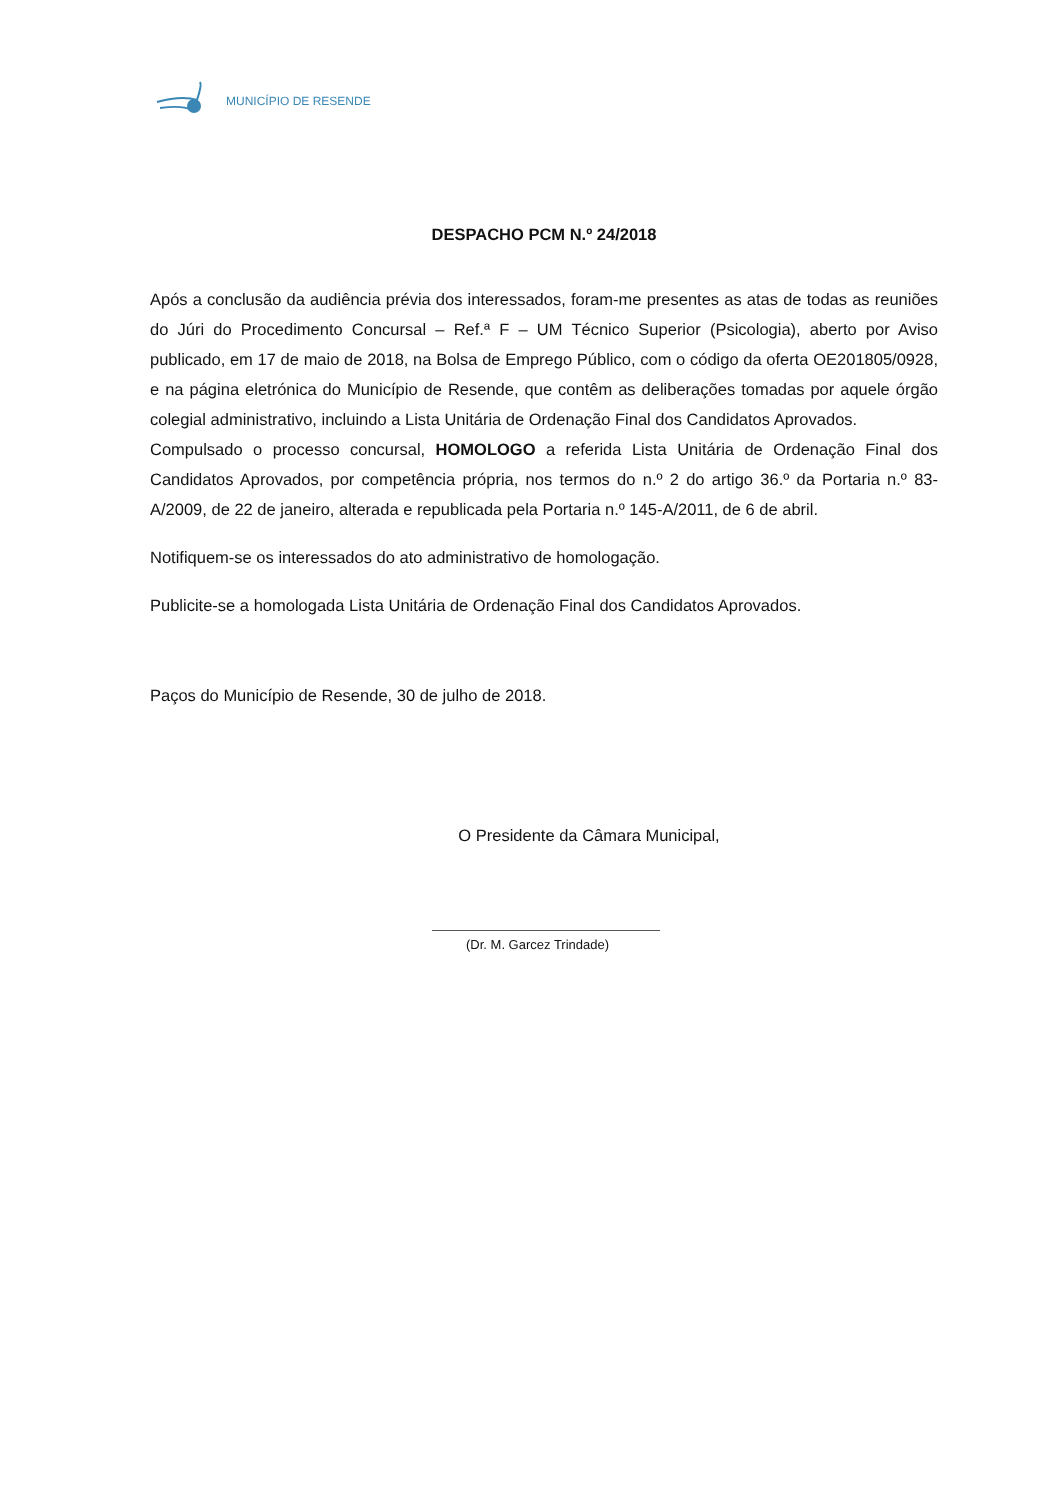MUNICÍPIO DE RESENDE
DESPACHO PCM N.º 24/2018
Após a conclusão da audiência prévia dos interessados, foram-me presentes as atas de todas as reuniões do Júri do Procedimento Concursal – Ref.ª F – UM Técnico Superior (Psicologia), aberto por Aviso publicado, em 17 de maio de 2018, na Bolsa de Emprego Público, com o código da oferta OE201805/0928, e na página eletrónica do Município de Resende, que contêm as deliberações tomadas por aquele órgão colegial administrativo, incluindo a Lista Unitária de Ordenação Final dos Candidatos Aprovados.
Compulsado o processo concursal, HOMOLOGO a referida Lista Unitária de Ordenação Final dos Candidatos Aprovados, por competência própria, nos termos do n.º 2 do artigo 36.º da Portaria n.º 83-A/2009, de 22 de janeiro, alterada e republicada pela Portaria n.º 145-A/2011, de 6 de abril.
Notifiquem-se os interessados do ato administrativo de homologação.
Publicite-se a homologada Lista Unitária de Ordenação Final dos Candidatos Aprovados.
Paços do Município de Resende, 30 de julho de 2018.
O Presidente da Câmara Municipal,
(Dr. M. Garcez Trindade)